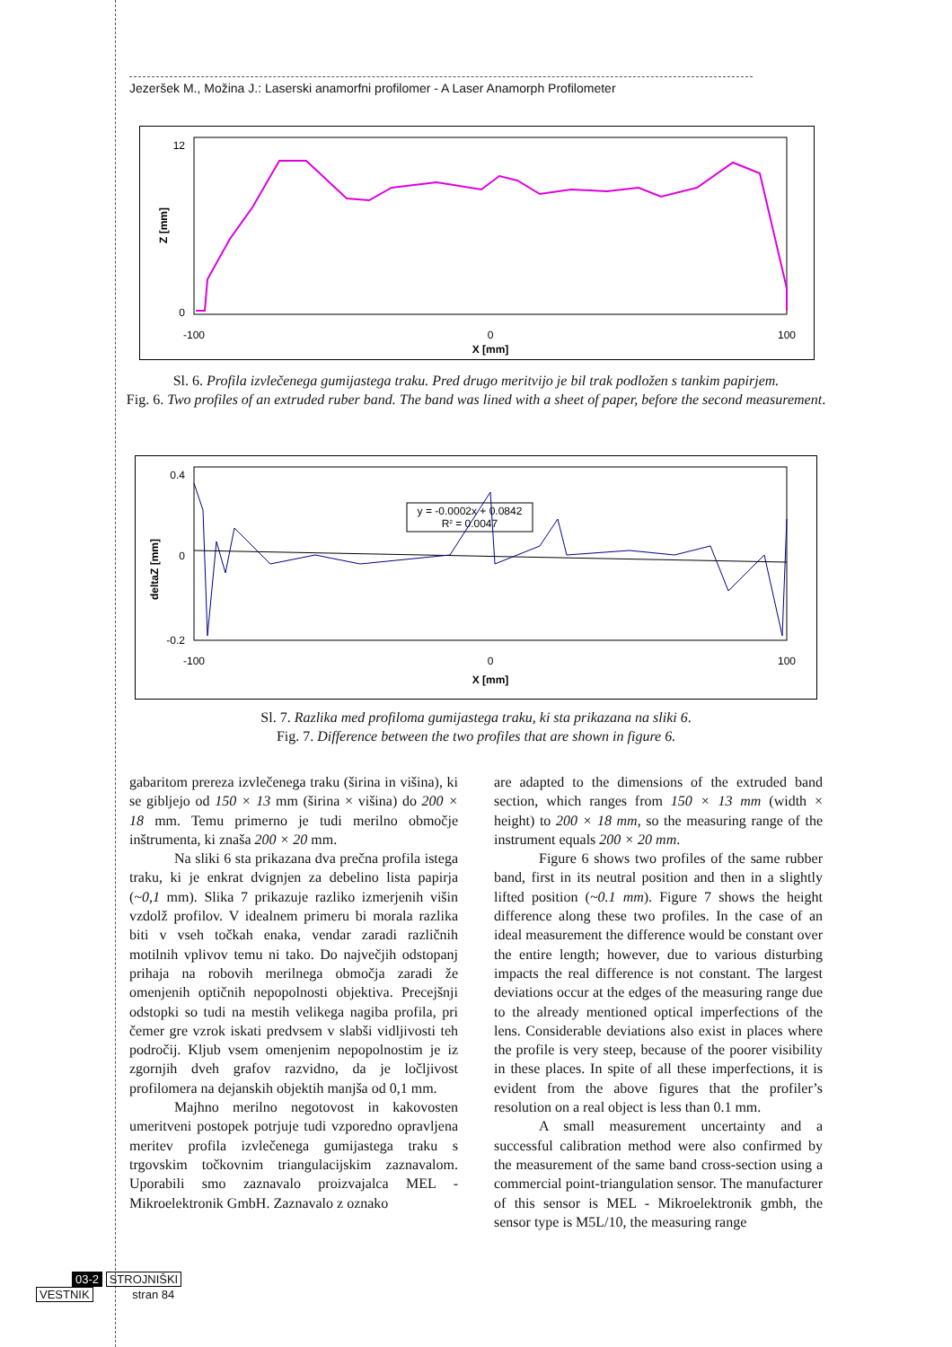Jezeršek M., Možina J.: Laserski anamorfni profilomer - A Laser Anamorph Profilometer
12
0
-100
0
100
X [mm]
Z [mm]
Sl. 6. Profila izvlečenega gumijastega traku. Pred drugo meritvijo je bil trak podložen s tankim papirjem.
Fig. 6. Two profiles of an extruded ruber band. The band was lined with a sheet of paper, before the second measurement.
0.4
0
-0.2
-100
0
100
X [mm]
deltaZ [mm]
y = -0.0002x + 0.0842
R2 = 0.0047
Sl. 7. Razlika med profiloma gumijastega traku, ki sta prikazana na sliki 6.
Fig. 7. Difference between the two profiles that are shown in figure 6.
gabaritom prereza izvlečenega traku (širina in višina), ki se gibljejo od 150 × 13 mm (širina × višina) do 200 × 18 mm. Temu primerno je tudi merilno območje inštrumenta, ki znaša 200 × 20 mm.
Na sliki 6 sta prikazana dva prečna profila istega traku, ki je enkrat dvignjen za debelino lista papirja (~0,1 mm). Slika 7 prikazuje razliko izmerjenih višin vzdolž profilov. V idealnem primeru bi morala razlika biti v vseh točkah enaka, vendar zaradi različnih motilnih vplivov temu ni tako. Do največjih odstopanj prihaja na robovih merilnega območja zaradi že omenjenih optičnih nepopolnosti objektiva. Precejšnji odstopki so tudi na mestih velikega nagiba profila, pri čemer gre vzrok iskati predvsem v slabši vidljivosti teh področij. Kljub vsem omenjenim nepopolnostim je iz zgornjih dveh grafov razvidno, da je ločljivost profilomera na dejanskih objektih manjša od 0,1 mm.
Majhno merilno negotovost in kakovosten umeritveni postopek potrjuje tudi vzporedno opravljena meritev profila izvlečenega gumijastega traku s trgovskim točkovnim triangulacijskim zaznavalom. Uporabili smo zaznavalo proizvajalca MEL - Mikroelektronik GmbH. Zaznavalo z oznako
are adapted to the dimensions of the extruded band section, which ranges from 150 × 13 mm (width × height) to 200 × 18 mm, so the measuring range of the instrument equals 200 × 20 mm.
Figure 6 shows two profiles of the same rubber band, first in its neutral position and then in a slightly lifted position (~0.1 mm). Figure 7 shows the height difference along these two profiles. In the case of an ideal measurement the difference would be constant over the entire length; however, due to various disturbing impacts the real difference is not constant. The largest deviations occur at the edges of the measuring range due to the already mentioned optical imperfections of the lens. Considerable deviations also exist in places where the profile is very steep, because of the poorer visibility in these places. In spite of all these imperfections, it is evident from the above figures that the profiler’s resolution on a real object is less than 0.1 mm.
A small measurement uncertainty and a successful calibration method were also confirmed by the measurement of the same band cross-section using a commercial point-triangulation sensor. The manufacturer of this sensor is MEL - Mikroelektronik gmbh, the sensor type is M5L/10, the measuring range
03-2 STROJNIŠKI
VESTNIK stran 84